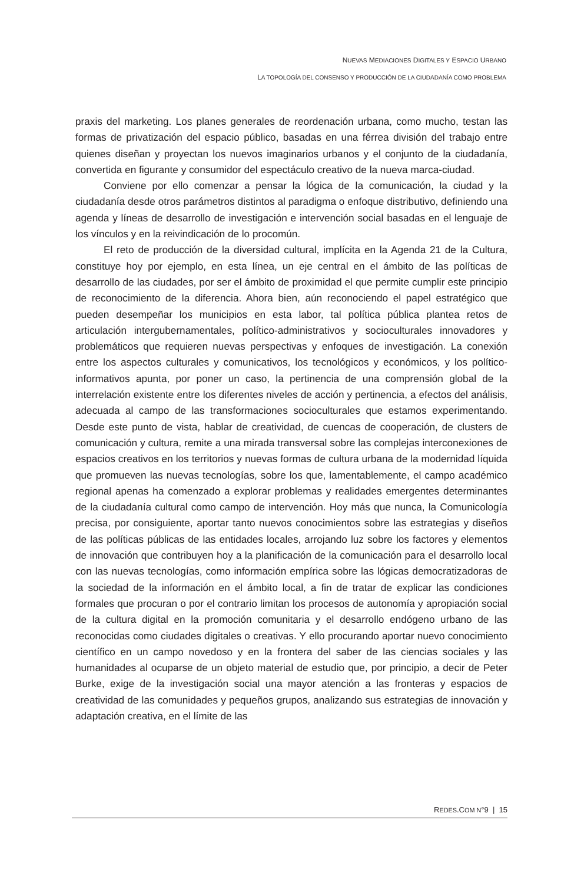NUEVAS MEDIACIONES DIGITALES Y ESPACIO URBANO
LA TOPOLOGÍA DEL CONSENSO Y PRODUCCIÓN DE LA CIUDADANÍA COMO PROBLEMA
praxis del marketing. Los planes generales de reordenación urbana, como mucho, testan las formas de privatización del espacio público, basadas en una férrea división del trabajo entre quienes diseñan y proyectan los nuevos imaginarios urbanos y el conjunto de la ciudadanía, convertida en figurante y consumidor del espectáculo creativo de la nueva marca-ciudad.
Conviene por ello comenzar a pensar la lógica de la comunicación, la ciudad y la ciudadanía desde otros parámetros distintos al paradigma o enfoque distributivo, definiendo una agenda y líneas de desarrollo de investigación e intervención social basadas en el lenguaje de los vínculos y en la reivindicación de lo procomún.
El reto de producción de la diversidad cultural, implícita en la Agenda 21 de la Cultura, constituye hoy por ejemplo, en esta línea, un eje central en el ámbito de las políticas de desarrollo de las ciudades, por ser el ámbito de proximidad el que permite cumplir este principio de reconocimiento de la diferencia. Ahora bien, aún reconociendo el papel estratégico que pueden desempeñar los municipios en esta labor, tal política pública plantea retos de articulación intergubernamentales, político-administrativos y socioculturales innovadores y problemáticos que requieren nuevas perspectivas y enfoques de investigación. La conexión entre los aspectos culturales y comunicativos, los tecnológicos y económicos, y los político-informativos apunta, por poner un caso, la pertinencia de una comprensión global de la interrelación existente entre los diferentes niveles de acción y pertinencia, a efectos del análisis, adecuada al campo de las transformaciones socioculturales que estamos experimentando. Desde este punto de vista, hablar de creatividad, de cuencas de cooperación, de clusters de comunicación y cultura, remite a una mirada transversal sobre las complejas interconexiones de espacios creativos en los territorios y nuevas formas de cultura urbana de la modernidad líquida que promueven las nuevas tecnologías, sobre los que, lamentablemente, el campo académico regional apenas ha comenzado a explorar problemas y realidades emergentes determinantes de la ciudadanía cultural como campo de intervención. Hoy más que nunca, la Comunicología precisa, por consiguiente, aportar tanto nuevos conocimientos sobre las estrategias y diseños de las políticas públicas de las entidades locales, arrojando luz sobre los factores y elementos de innovación que contribuyen hoy a la planificación de la comunicación para el desarrollo local con las nuevas tecnologías, como información empírica sobre las lógicas democratizadoras de la sociedad de la información en el ámbito local, a fin de tratar de explicar las condiciones formales que procuran o por el contrario limitan los procesos de autonomía y apropiación social de la cultura digital en la promoción comunitaria y el desarrollo endógeno urbano de las reconocidas como ciudades digitales o creativas. Y ello procurando aportar nuevo conocimiento científico en un campo novedoso y en la frontera del saber de las ciencias sociales y las humanidades al ocuparse de un objeto material de estudio que, por principio, a decir de Peter Burke, exige de la investigación social una mayor atención a las fronteras y espacios de creatividad de las comunidades y pequeños grupos, analizando sus estrategias de innovación y adaptación creativa, en el límite de las
REDES.COM N°9 | 15